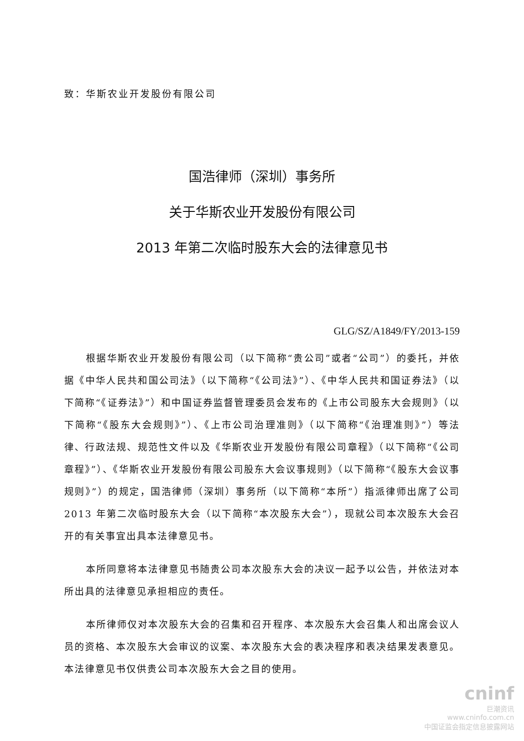致：华斯农业开发股份有限公司
国浩律师（深圳）事务所
关于华斯农业开发股份有限公司
2013 年第二次临时股东大会的法律意见书
GLG/SZ/A1849/FY/2013-159
根据华斯农业开发股份有限公司（以下简称“贵公司”或者“公司”）的委托，并依据《中华人民共和国公司法》（以下简称“《公司法》”）、《中华人民共和国证券法》（以下简称“《证券法》”）和中国证券监督管理委员会发布的《上市公司股东大会规则》（以下简称“《股东大会规则》”）、《上市公司治理准则》（以下简称“《治理准则》”）等法律、行政法规、规范性文件以及《华斯农业开发股份有限公司章程》（以下简称“《公司章程》”）、《华斯农业开发股份有限公司股东大会议事规则》（以下简称“《股东大会议事规则》”）的规定，国浩律师（深圳）事务所（以下简称“本所”）指派律师出席了公司 2013 年第二次临时股东大会（以下简称“本次股东大会”），现就公司本次股东大会召开的有关事宜出具本法律意见书。
本所同意将本法律意见书随贵公司本次股东大会的决议一起予以公告，并依法对本所出具的法律意见承担相应的责任。
本所律师仅对本次股东大会的召集和召开程序、本次股东大会召集人和出席会议人员的资格、本次股东大会审议的议案、本次股东大会的表决程序和表决结果发表意见。本法律意见书仅供贵公司本次股东大会之目的使用。
cninf
巨潮资讯
www.cninfo.com.cn
中国证监会指定信息披露网站